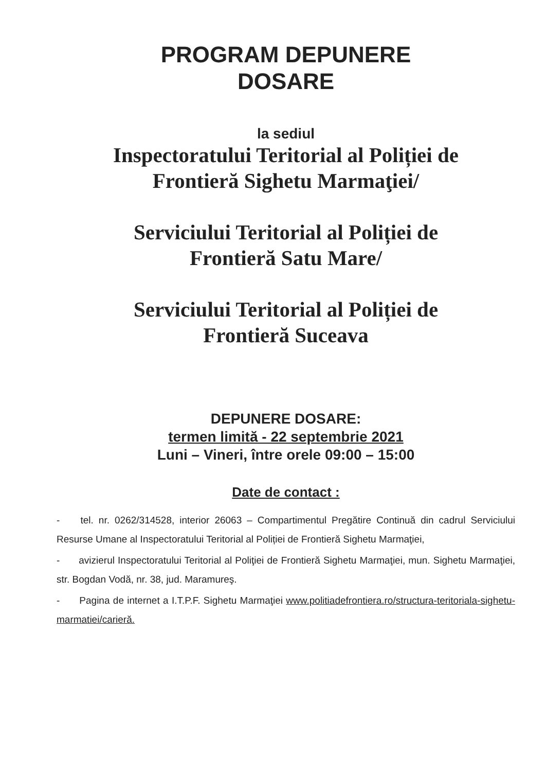PROGRAM DEPUNERE
DOSARE
la sediul
Inspectoratului Teritorial al Poliției de
Frontieră Sighetu Marmaţiei/
Serviciului Teritorial al Poliției de
Frontieră Satu Mare/
Serviciului Teritorial al Poliției de
Frontieră Suceava
DEPUNERE DOSARE:
termen limită - 22 septembrie 2021
Luni – Vineri, între orele 09:00 – 15:00
Date de contact :
- tel. nr. 0262/314528, interior 26063 – Compartimentul Pregătire Continuă din cadrul Serviciului Resurse Umane al Inspectoratului Teritorial al Poliției de Frontieră Sighetu Marmaţiei,
- avizierul Inspectoratului Teritorial al Poliţiei de Frontieră Sighetu Marmaţiei, mun. Sighetu Marmaţiei, str. Bogdan Vodă, nr. 38, jud. Maramureş.
- Pagina de internet a I.T.P.F. Sighetu Marmaţiei www.politiadefrontiera.ro/structura-teritoriala-sighetu-marmatiei/carieră.